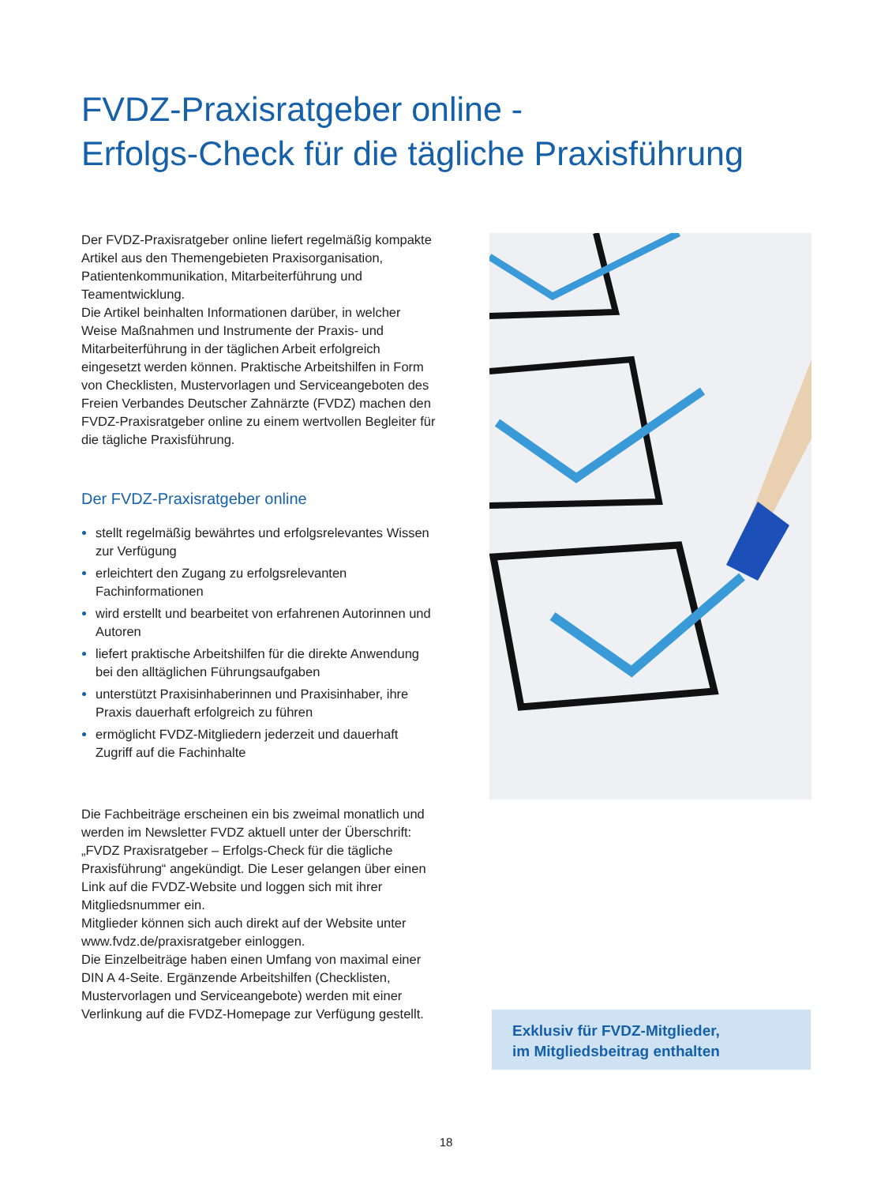FVDZ-Praxisratgeber online -
Erfolgs-Check für die tägliche Praxisführung
Der FVDZ-Praxisratgeber online liefert regelmäßig kompakte Artikel aus den Themengebieten Praxis­organisation, Patientenkommunikation, Mitarbeiter­führung und Teamentwicklung.
Die Artikel beinhalten Informationen darüber, in welcher Weise Maßnahmen und Instrumente der Praxis- und Mitarbeiterführung in der täglichen Arbeit erfolg­reich eingesetzt werden können. Praktische Arbeits­hilfen in Form von Checklisten, Mustervorlagen und Serviceangeboten des Freien Verbandes Deutscher Zahnärzte (FVDZ) machen den FVDZ-Praxisratgeber online zu einem wertvollen Begleiter für die tägliche Praxisführung.
Der FVDZ-Praxisratgeber online
stellt regelmäßig bewährtes und erfolgsrelevantes Wissen zur Verfügung
erleichtert den Zugang zu erfolgsrelevanten Fachinformationen
wird erstellt und bearbeitet von erfahrenen Autorinnen und Autoren
liefert praktische Arbeitshilfen für die direkte Anwendung bei den alltäglichen Führungsaufgaben
unterstützt Praxisinhaberinnen und Praxisinhaber, ihre Praxis dauerhaft erfolgreich zu führen
ermöglicht FVDZ-Mitgliedern jederzeit und dauerhaft Zugriff auf die Fachinhalte
Die Fachbeiträge erscheinen ein bis zweimal monatlich und werden im Newsletter FVDZ aktuell unter der Überschrift: „FVDZ Praxisratgeber – Erfolgs-Check für die tägliche Praxisführung“ angekündigt. Die Leser ge­langen über einen Link auf die FVDZ-Website und loggen sich mit ihrer Mitgliedsnummer ein.
Mitglieder können sich auch direkt auf der Website unter www.fvdz.de/praxisratgeber einloggen.
Die Einzelbeiträge haben einen Umfang von maximal einer DIN A 4-Seite. Ergänzende Arbeitshilfen (Checklisten, Mustervorlagen und Serviceangebote) werden mit einer Verlinkung auf die FVDZ-Homepage zur Verfügung gestellt.
Exklusiv für FVDZ-Mitglieder,
im Mitgliedsbeitrag enthalten
18